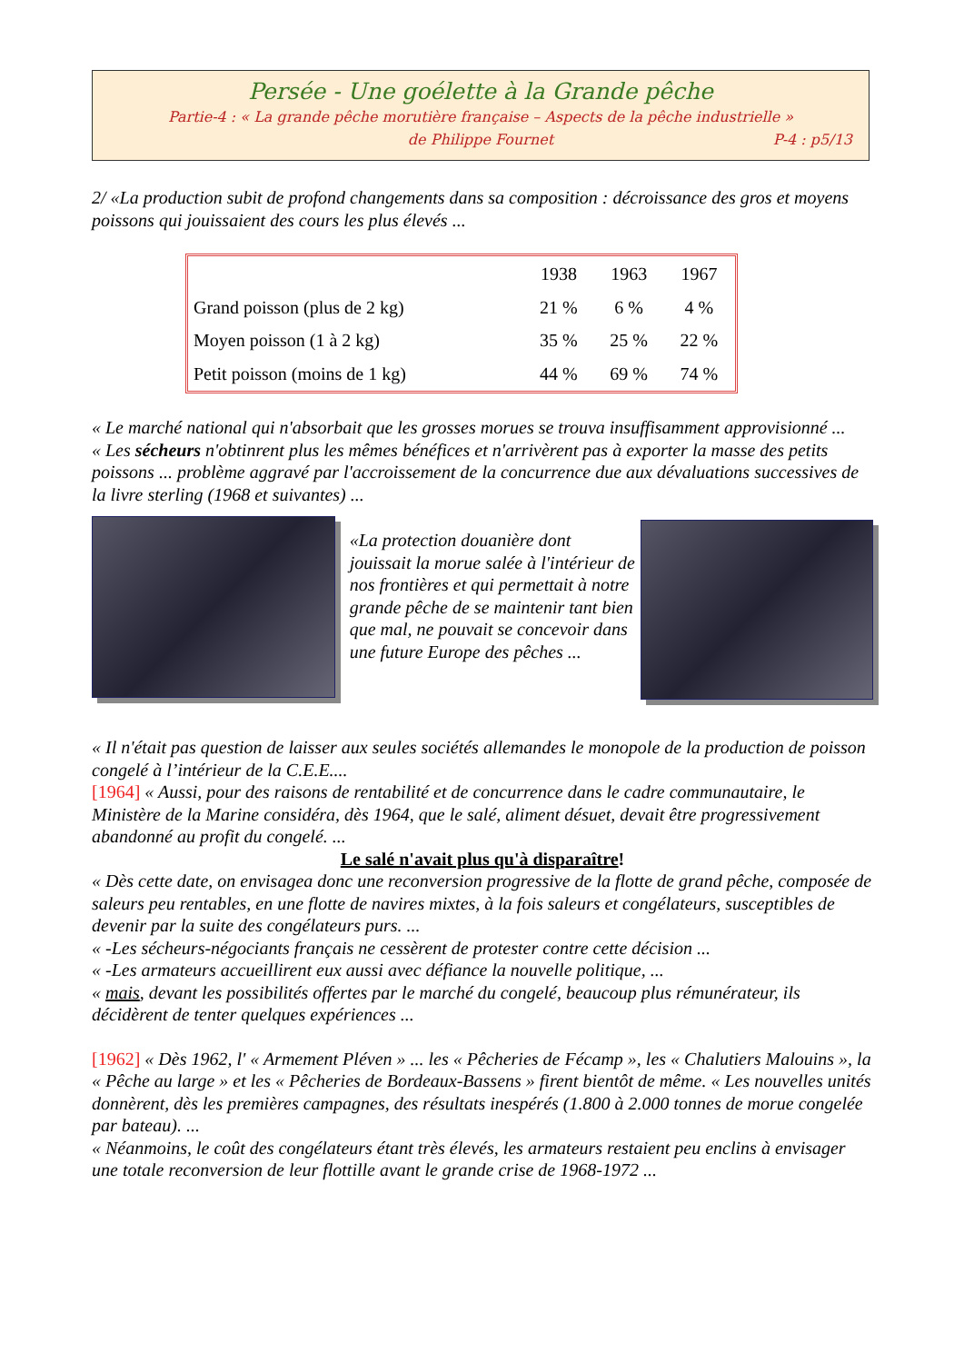Persée - Une goélette à la Grande pêche
Partie-4 : « La grande pêche morutière française – Aspects de la pêche industrielle »
de Philippe Fournet P-4 : p5/13
2/ «La production subit de profond changements dans sa composition : décroissance des gros et moyens poissons qui jouissaient des cours les plus élevés ...
| | 1938 | 1963 | 1967 |
| --- | --- | --- | --- |
| Grand poisson (plus de 2 kg) | 21 % | 6 % | 4 % |
| Moyen poisson (1 à 2 kg) | 35 % | 25 % | 22 % |
| Petit poisson (moins de 1 kg) | 44 % | 69 % | 74 % |
« Le marché national qui n'absorbait que les grosses morues se trouva insuffisamment approvisionné ...
« Les sécheurs n'obtinrent plus les mêmes bénéfices et n'arrivèrent pas à exporter la masse des petits poissons ... problème aggravé par l'accroissement de la concurrence due aux dévaluations successives de la livre sterling (1968 et suivantes) ...
«La protection douanière dont jouissait la morue salée à l'intérieur de nos frontières et qui permettait à notre grande pêche de se maintenir tant bien que mal, ne pouvait se concevoir dans une future Europe des pêches ...
« Il n'était pas question de laisser aux seules sociétés allemandes le monopole de la production de poisson congelé à l’intérieur de la C.E.E....
[1964] « Aussi, pour des raisons de rentabilité et de concurrence dans le cadre communautaire, le Ministère de la Marine considéra, dès 1964, que le salé, aliment désuet, devait être progressivement abandonné au profit du congelé. ...
Le salé n'avait plus qu'à disparaître!
« Dès cette date, on envisagea donc une reconversion progressive de la flotte de grand pêche, composée de saleurs peu rentables, en une flotte de navires mixtes, à la fois saleurs et congélateurs, susceptibles de devenir par la suite des congélateurs purs. ...
« -Les sécheurs-négociants français ne cessèrent de protester contre cette décision ...
« -Les armateurs accueillirent eux aussi avec défiance la nouvelle politique, ...
« mais, devant les possibilités offertes par le marché du congelé, beaucoup plus rémunérateur, ils décidèrent de tenter quelques expériences ...
[1962] « Dès 1962, l' « Armement Pléven » ... les « Pêcheries de Fécamp », les « Chalutiers Malouins », la « Pêche au large » et les « Pêcheries de Bordeaux-Bassens » firent bientôt de même. « Les nouvelles unités donnèrent, dès les premières campagnes, des résultats inespérés (1.800 à 2.000 tonnes de morue congelée par bateau). ...
« Néanmoins, le coût des congélateurs étant très élevés, les armateurs restaient peu enclins à envisager une totale reconversion de leur flottille avant le grande crise de 1968-1972 ...